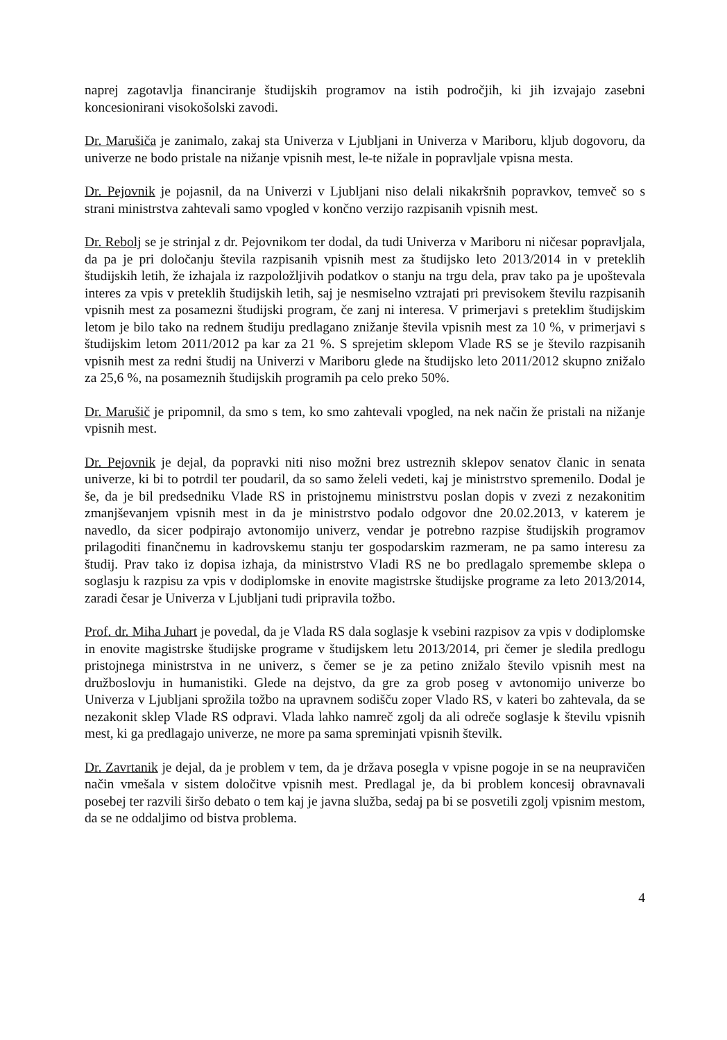naprej zagotavlja financiranje študijskih programov na istih področjih, ki jih izvajajo zasebni koncesionirani visokošolski zavodi.
Dr. Marušiča je zanimalo, zakaj sta Univerza v Ljubljani in Univerza v Mariboru, kljub dogovoru, da univerze ne bodo pristale na nižanje vpisnih mest, le-te nižale in popravljale vpisna mesta.
Dr. Pejovnik je pojasnil, da na Univerzi v Ljubljani niso delali nikakršnih popravkov, temveč so s strani ministrstva zahtevali samo vpogled v končno verzijo razpisanih vpisnih mest.
Dr. Rebolj se je strinjal z dr. Pejovnikom ter dodal, da tudi Univerza v Mariboru ni ničesar popravljala, da pa je pri določanju števila razpisanih vpisnih mest za študijsko leto 2013/2014 in v preteklih študijskih letih, že izhajala iz razpoložljivih podatkov o stanju na trgu dela, prav tako pa je upoštevala interes za vpis v preteklih študijskih letih, saj je nesmiselno vztrajati pri previsokem številu razpisanih vpisnih mest za posamezni študijski program, če zanj ni interesa. V primerjavi s preteklim študijskim letom je bilo tako na rednem študiju predlagano znižanje števila vpisnih mest za 10 %, v primerjavi s študijskim letom 2011/2012 pa kar za 21 %. S sprejetim sklepom Vlade RS se je število razpisanih vpisnih mest za redni študij na Univerzi v Mariboru glede na študijsko leto 2011/2012 skupno znižalo za 25,6 %, na posameznih študijskih programih pa celo preko 50%.
Dr. Marušič je pripomnil, da smo s tem, ko smo zahtevali vpogled, na nek način že pristali na nižanje vpisnih mest.
Dr. Pejovnik je dejal, da popravki niti niso možni brez ustreznih sklepov senatov članic in senata univerze, ki bi to potrdil ter poudaril, da so samo želeli vedeti, kaj je ministrstvo spremenilo. Dodal je še, da je bil predsedniku Vlade RS in pristojnemu ministrstvu poslan dopis v zvezi z nezakonitim zmanjševanjem vpisnih mest in da je ministrstvo podalo odgovor dne 20.02.2013, v katerem je navedlo, da sicer podpirajo avtonomijo univerz, vendar je potrebno razpise študijskih programov prilagoditi finančnemu in kadrovskemu stanju ter gospodarskim razmeram, ne pa samo interesu za študij. Prav tako iz dopisa izhaja, da ministrstvo Vladi RS ne bo predlagalo spremembe sklepa o soglasju k razpisu za vpis v dodiplomske in enovite magistrske študijske programe za leto 2013/2014, zaradi česar je Univerza v Ljubljani tudi pripravila tožbo.
Prof. dr. Miha Juhart je povedal, da je Vlada RS dala soglasje k vsebini razpisov za vpis v dodiplomske in enovite magistrske študijske programe v študijskem letu 2013/2014, pri čemer je sledila predlogu pristojnega ministrstva in ne univerz, s čemer se je za petino znižalo število vpisnih mest na družboslovju in humanistiki. Glede na dejstvo, da gre za grob poseg v avtonomijo univerze bo Univerza v Ljubljani sprožila tožbo na upravnem sodišču zoper Vlado RS, v kateri bo zahtevala, da se nezakonit sklep Vlade RS odpravi. Vlada lahko namreč zgolj da ali odreče soglasje k številu vpisnih mest, ki ga predlagajo univerze, ne more pa sama spreminjati vpisnih številk.
Dr. Zavrtanik je dejal, da je problem v tem, da je država posegla v vpisne pogoje in se na neupravičen način vmešala v sistem določitve vpisnih mest. Predlagal je, da bi problem koncesij obravnavali posebej ter razvili širšo debato o tem kaj je javna služba, sedaj pa bi se posvetili zgolj vpisnim mestom, da se ne oddaljimo od bistva problema.
4